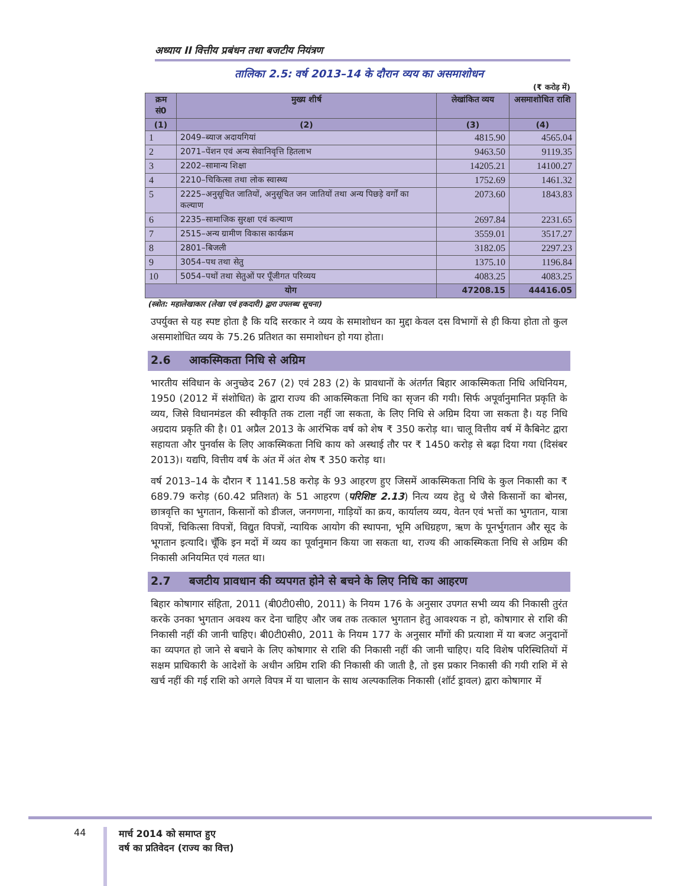अध्याय II वित्तीय प्रबंधन तथा बजटीय नियंत्रण
तालिका 2.5: वर्ष 2013–14 के दौरान व्यय का असमाशोधन
(₹ करोड़ में)
| क्रम सं0 | मुख्य शीर्ष | लेखांकित व्यय | असमाशोधित राशि |
| --- | --- | --- | --- |
| (1) | (2) | (3) | (4) |
| 1 | 2049–ब्याज अदायगियां | 4815.90 | 4565.04 |
| 2 | 2071–पेंशन एवं अन्य सेवानिवृत्ति हितलाभ | 9463.50 | 9119.35 |
| 3 | 2202–सामान्य शिक्षा | 14205.21 | 14100.27 |
| 4 | 2210–चिकित्सा तथा लोक स्वास्थ्य | 1752.69 | 1461.32 |
| 5 | 2225–अनुसूचित जातियों, अनुसूचित जन जातियों तथा अन्य पिछड़े वर्गों का कल्याण | 2073.60 | 1843.83 |
| 6 | 2235–सामाजिक सुरक्षा एवं कल्याण | 2697.84 | 2231.65 |
| 7 | 2515–अन्य ग्रामीण विकास कार्यक्रम | 3559.01 | 3517.27 |
| 8 | 2801–बिजली | 3182.05 | 2297.23 |
| 9 | 3054–पथ तथा सेतु | 1375.10 | 1196.84 |
| 10 | 5054–पथों तथा सेतुओं पर पूँजीगत परिव्यय | 4083.25 | 4083.25 |
| योग | | 47208.15 | 44416.05 |
(स्त्रोत: महालेखाकार (लेखा एवं हकदारी) द्वारा उपलब्ध सूचना)
उपर्युक्त से यह स्पष्ट होता है कि यदि सरकार ने व्यय के समाशोधन का मुद्दा केवल दस विभागों से ही किया होता तो कुल असमाशोधित व्यय के 75.26 प्रतिशत का समाशोधन हो गया होता।
2.6 आकस्मिकता निधि से अग्रिम
भारतीय संविधान के अनुच्छेद 267 (2) एवं 283 (2) के प्रावधानों के अंतर्गत बिहार आकस्मिकता निधि अधिनियम, 1950 (2012 में संशोधित) के द्वारा राज्य की आकस्मिकता निधि का सृजन की गयी। सिर्फ अपूर्वानुमानित प्रकृति के व्यय, जिसे विधानमंडल की स्वीकृति तक टाला नहीं जा सकता, के लिए निधि से अग्रिम दिया जा सकता है। यह निधि अग्रदाय प्रकृति की है। 01 अप्रैल 2013 के आरंभिक वर्ष को शेष ₹ 350 करोड़ था। चालू वित्तीय वर्ष में कैबिनेट द्वारा सहायता और पुनर्वास के लिए आकस्मिकता निधि काय को अस्थाई तौर पर ₹ 1450 करोड़ से बढ़ा दिया गया (दिसंबर 2013)। यद्यपि, वित्तीय वर्ष के अंत में अंत शेष ₹ 350 करोड़ था।
वर्ष 2013–14 के दौरान ₹ 1141.58 करोड़ के 93 आहरण हुए जिसमें आकस्मिकता निधि के कुल निकासी का ₹ 689.79 करोड़ (60.42 प्रतिशत) के 51 आहरण (परिशिष्ट 2.13) नित्य व्यय हेतु थे जैसे किसानों का बोनस, छात्रवृत्ति का भुगतान, किसानों को डीजल, जनगणना, गाड़ियों का क्रय, कार्यालय व्यय, वेतन एवं भत्तों का भुगतान, यात्रा विपत्रों, चिकित्सा विपत्रों, विद्युत विपत्रों, न्यायिक आयोग की स्थापना, भूमि अधिग्रहण, ऋण के पूनर्भुगतान और सूद के भूगतान इत्यादि। चूँकि इन मदों में व्यय का पूर्वानुमान किया जा सकता था, राज्य की आकस्मिकता निधि से अग्रिम की निकासी अनियमित एवं गलत था।
2.7 बजटीय प्रावधान की व्यपगत होने से बचने के लिए निधि का आहरण
बिहार कोषागार संहिता, 2011 (बी0टी0सी0, 2011) के नियम 176 के अनुसार उपगत सभी व्यय की निकासी तुरंत करके उनका भुगतान अवश्य कर देना चाहिए और जब तक तत्काल भुगतान हेतु आवश्यक न हो, कोषागार से राशि की निकासी नहीं की जानी चाहिए। बी0टी0सी0, 2011 के नियम 177 के अनुसार माँगों की प्रत्याशा में या बजट अनुदानों का व्यपगत हो जाने से बचाने के लिए कोषागार से राशि की निकासी नहीं की जानी चाहिए। यदि विशेष परिस्थितियों में सक्षम प्राधिकारी के आदेशों के अधीन अग्रिम राशि की निकासी की जाती है, तो इस प्रकार निकासी की गयी राशि में से खर्च नहीं की गई राशि को अगले विपत्र में या चालान के साथ अल्पकालिक निकासी (शॉर्ट ड्रावल) द्वारा कोषागार में
44
मार्च 2014 को समाप्त हुए
वर्ष का प्रतिवेदन (राज्य का वित्त)